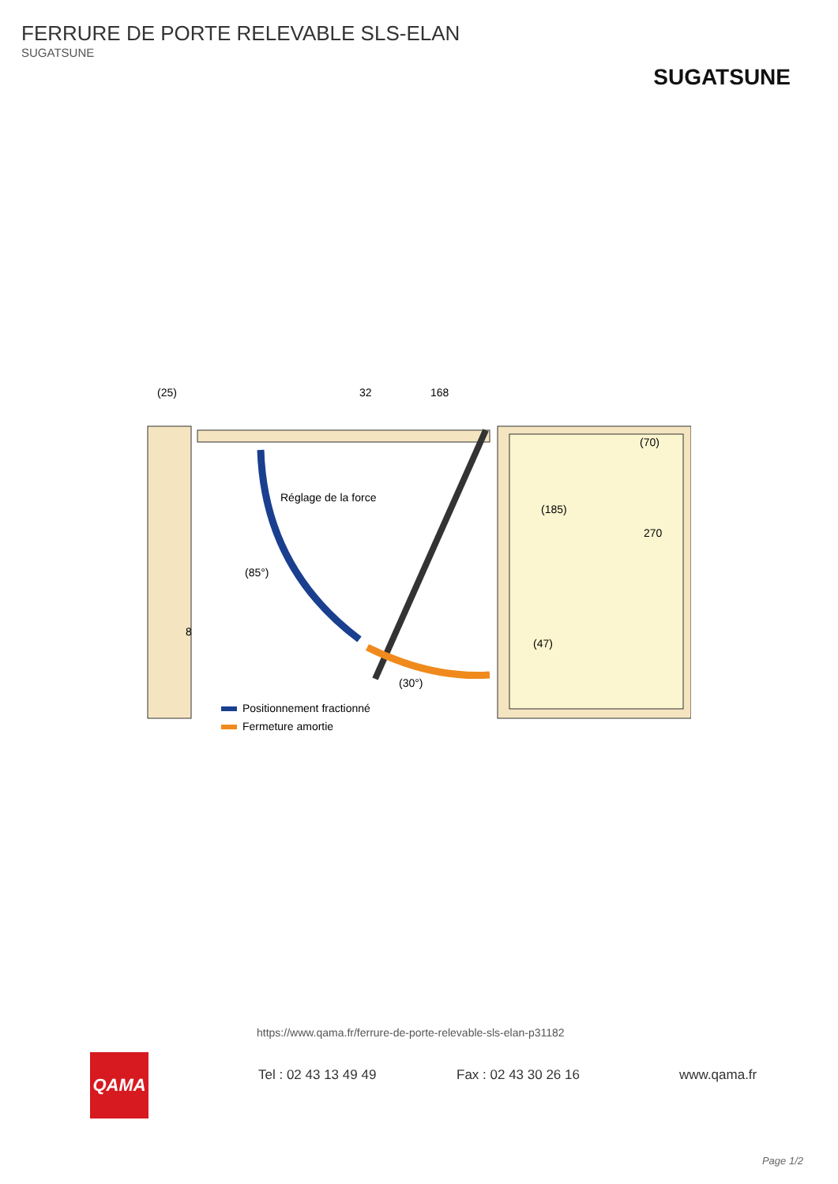FERRURE DE PORTE RELEVABLE SLS-ELAN
SUGATSUNE
SUGATSUNE
(25)
32
168
Réglage de la force
(185)
(70)
270
(47)
8
(85°)
(30°)
Positionnement fractionné
Fermeture amortie
QAMA
https://www.qama.fr/ferrure-de-porte-relevable-sls-elan-p31182
Tel : 02 43 13 49 49 Fax : 02 43 30 26 16 www.qama.fr
Page 1/2